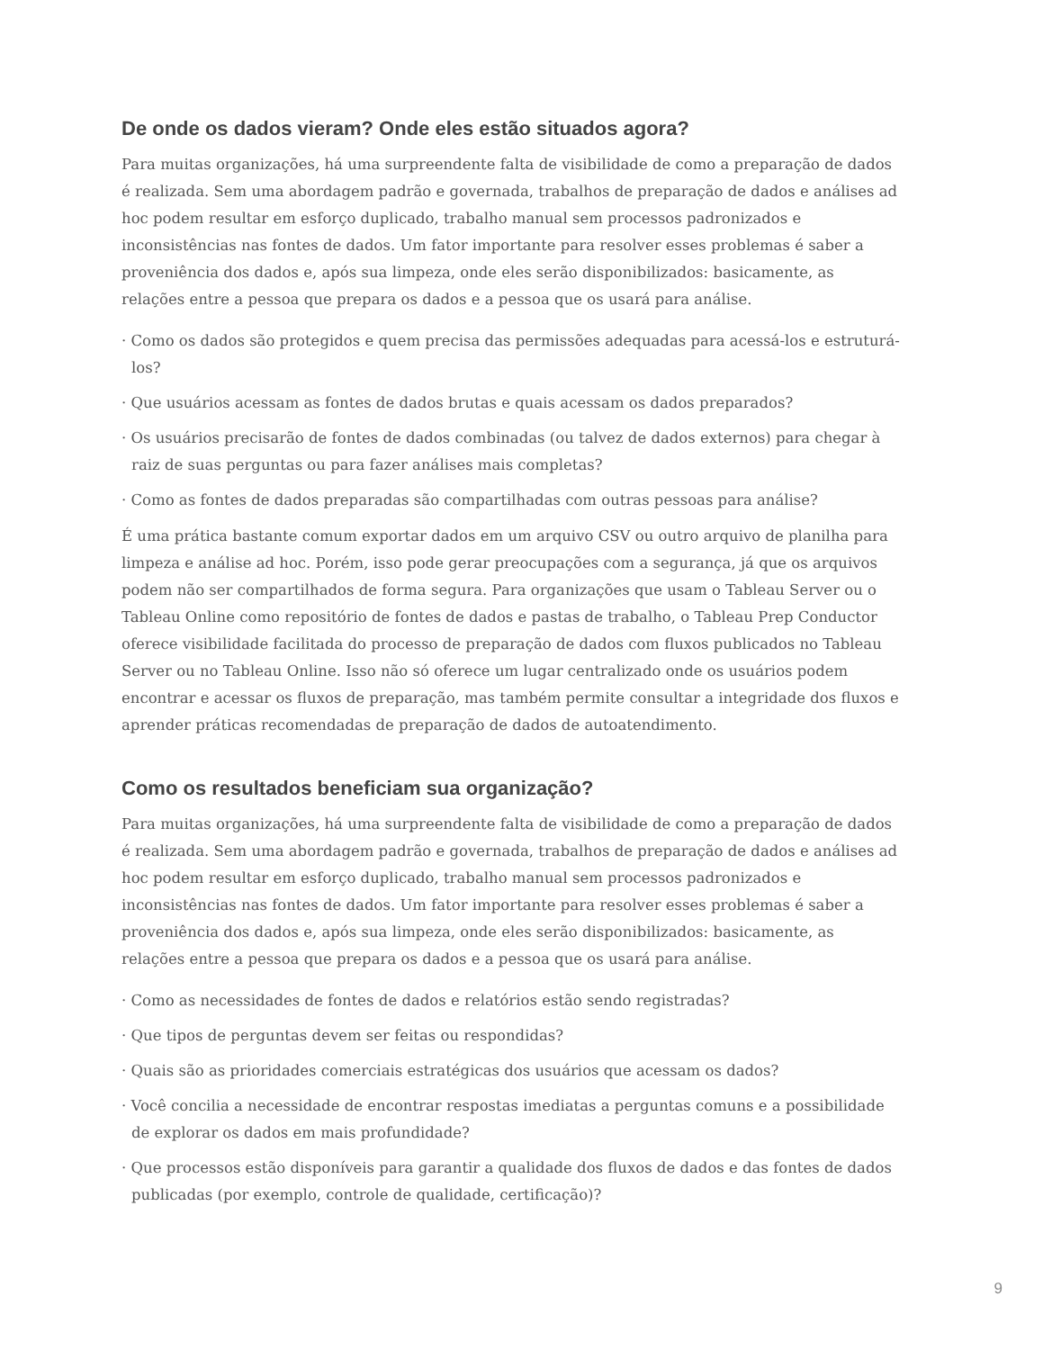De onde os dados vieram? Onde eles estão situados agora?
Para muitas organizações, há uma surpreendente falta de visibilidade de como a preparação de dados é realizada. Sem uma abordagem padrão e governada, trabalhos de preparação de dados e análises ad hoc podem resultar em esforço duplicado, trabalho manual sem processos padronizados e inconsistências nas fontes de dados. Um fator importante para resolver esses problemas é saber a proveniência dos dados e, após sua limpeza, onde eles serão disponibilizados: basicamente, as relações entre a pessoa que prepara os dados e a pessoa que os usará para análise.
· Como os dados são protegidos e quem precisa das permissões adequadas para acessá-los e estruturá-los?
· Que usuários acessam as fontes de dados brutas e quais acessam os dados preparados?
· Os usuários precisarão de fontes de dados combinadas (ou talvez de dados externos) para chegar à raiz de suas perguntas ou para fazer análises mais completas?
· Como as fontes de dados preparadas são compartilhadas com outras pessoas para análise?
É uma prática bastante comum exportar dados em um arquivo CSV ou outro arquivo de planilha para limpeza e análise ad hoc. Porém, isso pode gerar preocupações com a segurança, já que os arquivos podem não ser compartilhados de forma segura. Para organizações que usam o Tableau Server ou o Tableau Online como repositório de fontes de dados e pastas de trabalho, o Tableau Prep Conductor oferece visibilidade facilitada do processo de preparação de dados com fluxos publicados no Tableau Server ou no Tableau Online. Isso não só oferece um lugar centralizado onde os usuários podem encontrar e acessar os fluxos de preparação, mas também permite consultar a integridade dos fluxos e aprender práticas recomendadas de preparação de dados de autoatendimento.
Como os resultados beneficiam sua organização?
Para muitas organizações, há uma surpreendente falta de visibilidade de como a preparação de dados é realizada. Sem uma abordagem padrão e governada, trabalhos de preparação de dados e análises ad hoc podem resultar em esforço duplicado, trabalho manual sem processos padronizados e inconsistências nas fontes de dados. Um fator importante para resolver esses problemas é saber a proveniência dos dados e, após sua limpeza, onde eles serão disponibilizados: basicamente, as relações entre a pessoa que prepara os dados e a pessoa que os usará para análise.
· Como as necessidades de fontes de dados e relatórios estão sendo registradas?
· Que tipos de perguntas devem ser feitas ou respondidas?
· Quais são as prioridades comerciais estratégicas dos usuários que acessam os dados?
· Você concilia a necessidade de encontrar respostas imediatas a perguntas comuns e a possibilidade de explorar os dados em mais profundidade?
· Que processos estão disponíveis para garantir a qualidade dos fluxos de dados e das fontes de dados publicadas (por exemplo, controle de qualidade, certificação)?
9